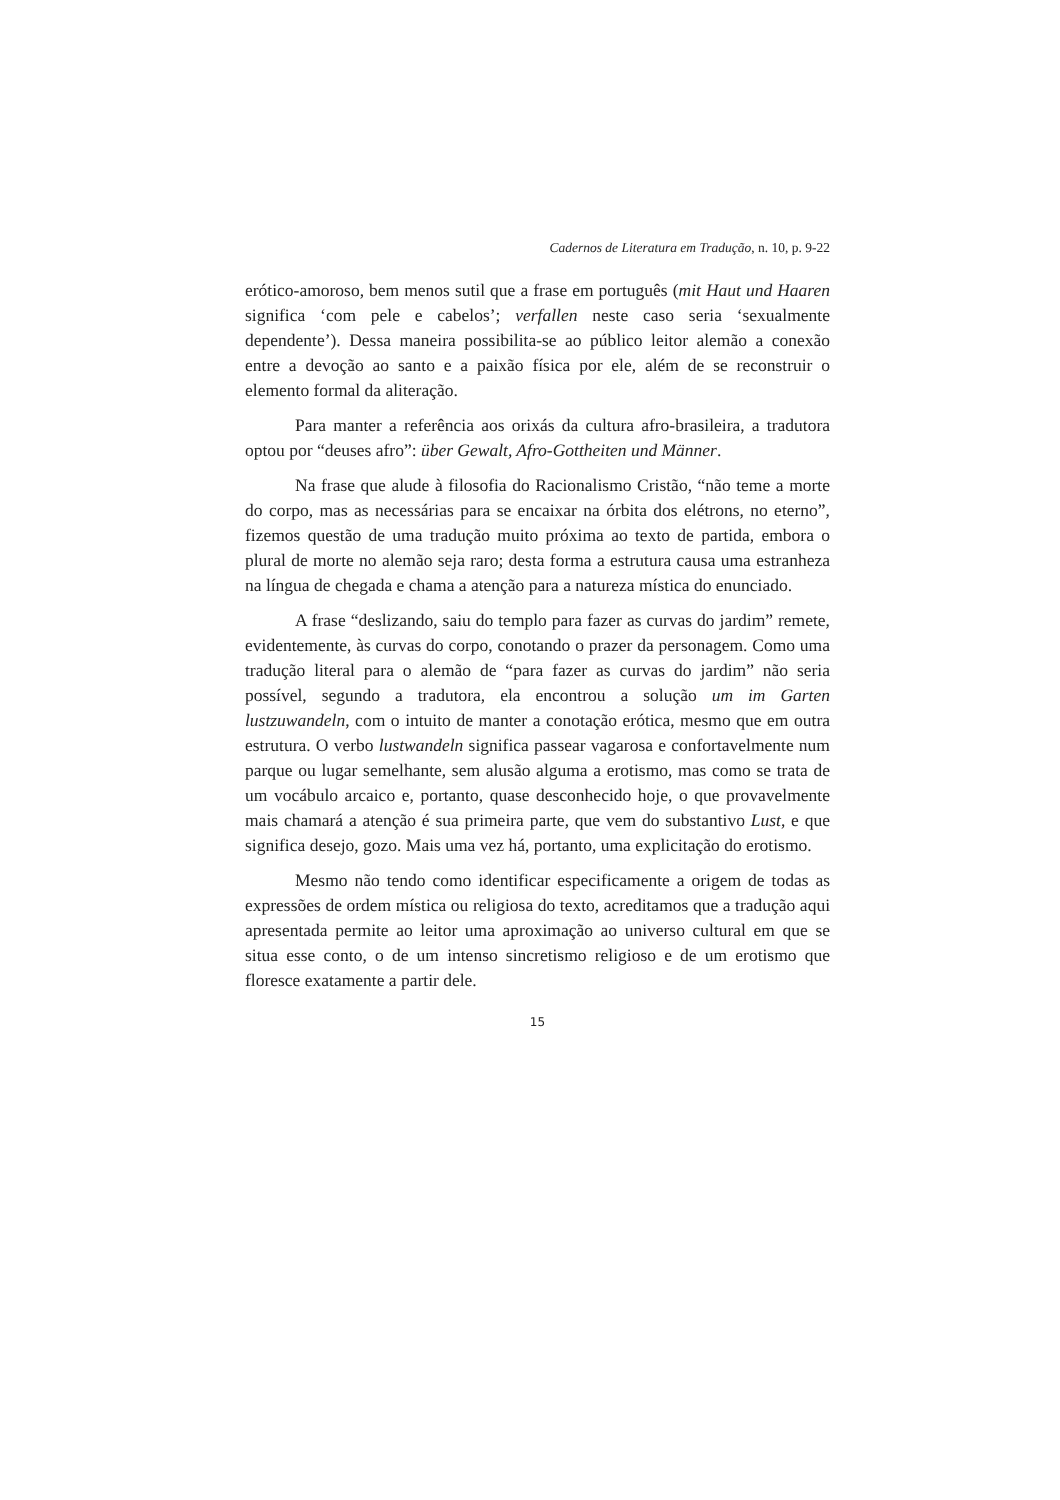Cadernos de Literatura em Tradução, n. 10, p. 9-22
erótico-amoroso, bem menos sutil que a frase em português (mit Haut und Haaren significa ‘com pele e cabelos’; verfallen neste caso seria ‘sexualmente dependente’). Dessa maneira possibilita-se ao público leitor alemão a conexão entre a devoção ao santo e a paixão física por ele, além de se reconstruir o elemento formal da aliteração.
Para manter a referência aos orixás da cultura afro-brasileira, a tradutora optou por “deuses afro”: über Gewalt, Afro-Gottheiten und Männer.
Na frase que alude à filosofia do Racionalismo Cristão, “não teme a morte do corpo, mas as necessárias para se encaixar na órbita dos elétrons, no eterno”, fizemos questão de uma tradução muito próxima ao texto de partida, embora o plural de morte no alemão seja raro; desta forma a estrutura causa uma estranheza na língua de chegada e chama a atenção para a natureza mística do enunciado.
A frase “deslizando, saiu do templo para fazer as curvas do jardim” remete, evidentemente, às curvas do corpo, conotando o prazer da personagem. Como uma tradução literal para o alemão de “para fazer as curvas do jardim” não seria possível, segundo a tradutora, ela encontrou a solução um im Garten lustzuwandeln, com o intuito de manter a conotação erótica, mesmo que em outra estrutura. O verbo lustwandeln significa passear vagarosa e confortavelmente num parque ou lugar semelhante, sem alusão alguma a erotismo, mas como se trata de um vocábulo arcaico e, portanto, quase desconhecido hoje, o que provavelmente mais chamará a atenção é sua primeira parte, que vem do substantivo Lust, e que significa desejo, gozo. Mais uma vez há, portanto, uma explicitação do erotismo.
Mesmo não tendo como identificar especificamente a origem de todas as expressões de ordem mística ou religiosa do texto, acreditamos que a tradução aqui apresentada permite ao leitor uma aproximação ao universo cultural em que se situa esse conto, o de um intenso sincretismo religioso e de um erotismo que floresce exatamente a partir dele.
15